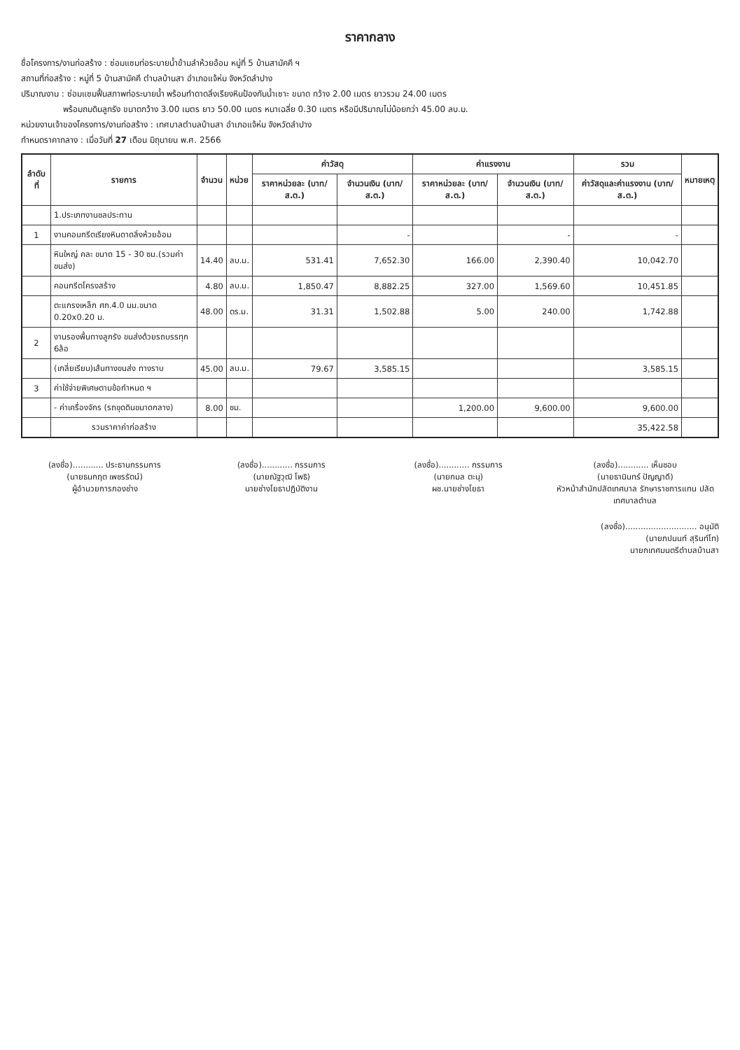ราคากลาง
ชื่อโครงการ/งานก่อสร้าง : ซ่อมแซมท่อระบายน้ำข้ามลำห้วยอ้อม หมู่ที่ 5 บ้านสามัคคี ฯ
สถานที่ก่อสร้าง : หมู่ที่ 5 บ้านสามัคคี ตำบลบ้านสา อำเภอแจ้ห่ม จังหวัดลำปาง
ปริมาณงาน : ซ่อมแซมฟื้นสภาพท่อระบายน้ำ พร้อมทำดาดลิ่งเรียงหินป้องกันน้ำเซาะ ขนาด กว้าง 2.00 เมตร ยาวรวม 24.00 เมตร
พร้อมถมดินลูกรัง ขนาดกว้าง 3.00 เมตร ยาว 50.00 เมตร หนาเฉลี่ย 0.30 เมตร หรือมีปริมาณไม่น้อยกว่า 45.00 ลบ.ม.
หน่วยงานเจ้าของโครงการ/งานก่อสร้าง : เทศบาลตำบลบ้านสา อำเภอแจ้ห่ม จังหวัดลำปาง
กำหนดราคากลาง : เมื่อวันที่ 27 เดือน มิถุนายน พ.ศ. 2566
| ลำดับที่ | รายการ | จำนวน | หน่วย | ค่าวัสดุ | | ค่าแรงงาน | | รวม | หมายเหตุ |
| --- | --- | --- | --- | --- | --- | --- | --- | --- | --- |
| | | | | ราคาหน่วยละ (บาท/ส.ต.) | จำนวนเงิน (บาท/ส.ต.) | ราคาหน่วยละ (บาท/ส.ต.) | จำนวนเงิน (บาท/ส.ต.) | ค่าวัสดุและค่าแรงงาน (บาท/ส.ต.) | |
| | 1.ประเภทงานชลประทาน | | | | | | | | |
| 1 | งานคอนกรีตเรียงหินดาดลิ่งห้วยอ้อม | | | | - | | - | - | |
| | หินใหญ่ คละ ขนาด 15 - 30 ซม.(รวมค่าขนส่ง) | 14.40 | ลบ.ม. | 531.41 | 7,652.30 | 166.00 | 2,390.40 | 10,042.70 | |
| | คอนกรีตโครงสร้าง | 4.80 | ลบ.ม. | 1,850.47 | 8,882.25 | 327.00 | 1,569.60 | 10,451.85 | |
| | ตะแกรงเหล็ก ศก.4.0 มม.ขนาด 0.20x0.20 ม. | 48.00 | ตร.ม. | 31.31 | 1,502.88 | 5.00 | 240.00 | 1,742.88 | |
| 2 | งานรองพื้นทางลูกรัง ขนส่งด้วยรถบรรทุก 6ล้อ | | | | | | | | |
| | (เกลี่ยเรียบ)เส้นทางขนส่ง ทางราบ | 45.00 | ลบ.ม. | 79.67 | 3,585.15 | | | 3,585.15 | |
| 3 | ค่าใช้จ่ายพิเศษตามข้อกำหนด ฯ | | | | | | | | |
| | - ค่าเครื่องจักร (รถขุดดินขนาดกลาง) | 8.00 | ชม. | | | 1,200.00 | 9,600.00 | 9,600.00 | |
| | รวมราคาค่าก่อสร้าง | | | | | | | 35,422.58 | |
(ลงชื่อ)............ ประธานกรรมการ
(นายธนกฤต เพชรรัตน์)
ผู้อำนวยการกองช่าง
(ลงชื่อ)............ กรรมการ
(นายณัฐวุฒิ โพธิ)
นายช่างโยธาปฏิบัติงาน
(ลงชื่อ)............ กรรมการ
(นายกมล ตะนุ)
ผช.นายช่างโยธา
(ลงชื่อ)............ เห็นชอบ
(นายธานินทร์ ปัญญาดี)
หัวหน้าสำนักปลัดเทศบาล รักษาราชการแทน ปลัดเทศบาลตำบล
(ลงชื่อ)............................ อนุมัติ
(นายภปนนท์ สุรินท์โท)
นายกเทศมนตรีตำบลบ้านสา